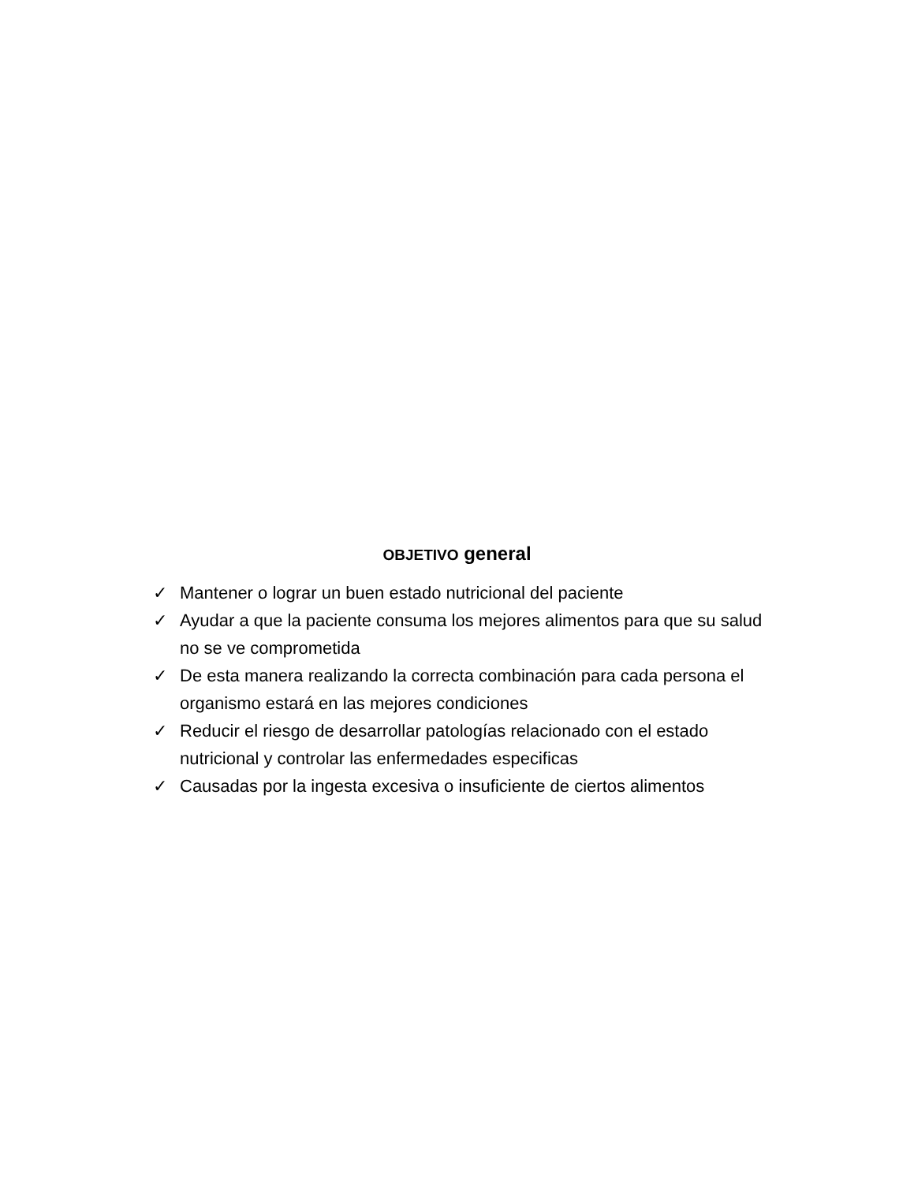OBJETIVO general
✓ Mantener o lograr un buen estado nutricional del paciente
✓ Ayudar a que la paciente consuma los mejores alimentos para que su salud no se ve comprometida
✓ De esta manera realizando la correcta combinación para cada persona el organismo estará en las mejores condiciones
✓ Reducir el riesgo de desarrollar patologías relacionado con el estado nutricional y controlar las enfermedades especificas
✓ Causadas por la ingesta excesiva o insuficiente de ciertos alimentos